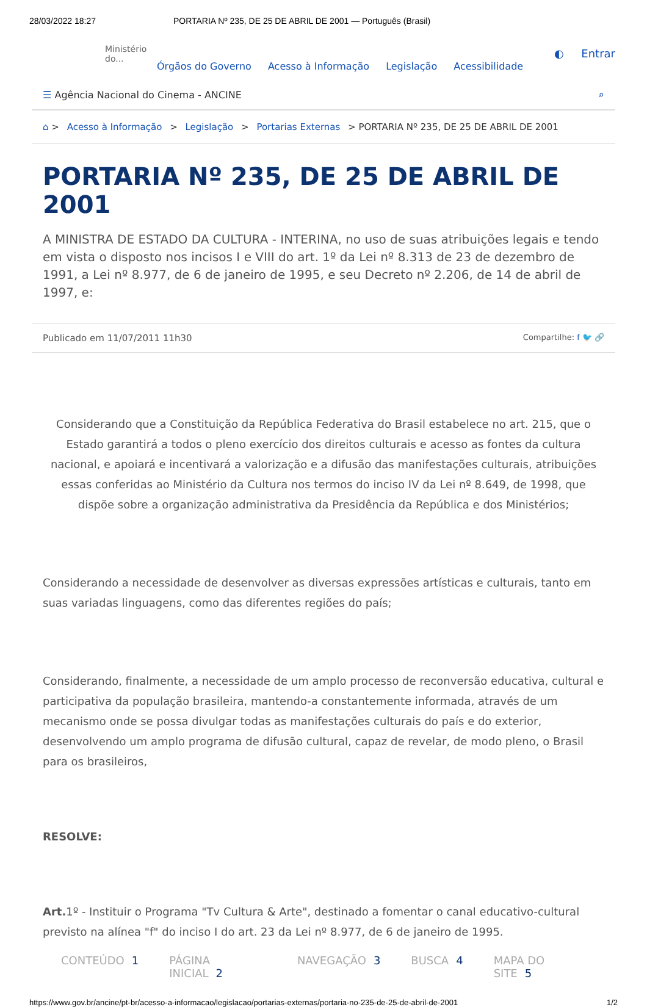28/03/2022 18:27 PORTARIA Nº 235, DE 25 DE ABRIL DE 2001 — Português (Brasil)
Ministério do...
Órgãos do Governo Acesso à Informação Legislação Acessibilidade
◐ Entrar
☰ Agência Nacional do Cinema - ANCINE ⌕
⌂ > Acesso à Informação > Legislação > Portarias Externas > PORTARIA Nº 235, DE 25 DE ABRIL DE 2001
PORTARIA Nº 235, DE 25 DE ABRIL DE 2001
A MINISTRA DE ESTADO DA CULTURA - INTERINA, no uso de suas atribuições legais e tendo em vista o disposto nos incisos I e VIII do art. 1º da Lei nº 8.313 de 23 de dezembro de 1991, a Lei nº 8.977, de 6 de janeiro de 1995, e seu Decreto nº 2.206, de 14 de abril de 1997, e:
Publicado em 11/07/2011 11h30 Compartilhe: f 🐦 🔗
Considerando que a Constituição da República Federativa do Brasil estabelece no art. 215, que o Estado garantirá a todos o pleno exercício dos direitos culturais e acesso as fontes da cultura nacional, e apoiará e incentivará a valorização e a difusão das manifestações culturais, atribuições essas conferidas ao Ministério da Cultura nos termos do inciso IV da Lei nº 8.649, de 1998, que dispõe sobre a organização administrativa da Presidência da República e dos Ministérios;
Considerando a necessidade de desenvolver as diversas expressões artísticas e culturais, tanto em suas variadas linguagens, como das diferentes regiões do país;
Considerando, finalmente, a necessidade de um amplo processo de reconversão educativa, cultural e participativa da população brasileira, mantendo-a constantemente informada, através de um mecanismo onde se possa divulgar todas as manifestações culturais do país e do exterior, desenvolvendo um amplo programa de difusão cultural, capaz de revelar, de modo pleno, o Brasil para os brasileiros,
RESOLVE:
Art. 1º - Instituir o Programa "Tv Cultura & Arte", destinado a fomentar o canal educativo-cultural previsto na alínea "f" do inciso I do art. 23 da Lei nº 8.977, de 6 de janeiro de 1995.
CONTEÚDO 1 PÁGINA INICIAL 2 NAVEGAÇÃO 3 BUSCA 4 MAPA DO SITE 5
https://www.gov.br/ancine/pt-br/acesso-a-informacao/legislacao/portarias-externas/portaria-no-235-de-25-de-abril-de-2001 1/2